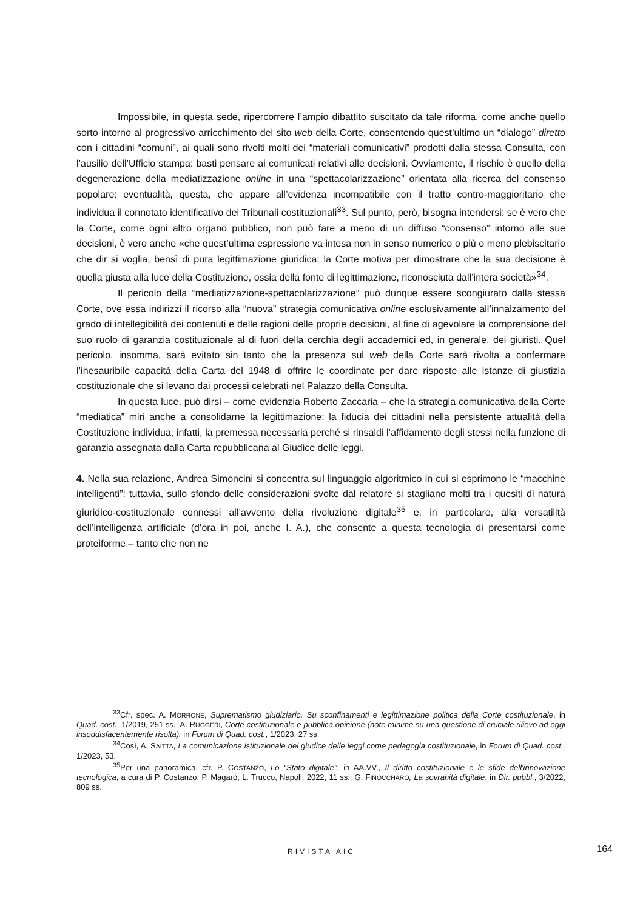Impossibile, in questa sede, ripercorrere l’ampio dibattito suscitato da tale riforma, come anche quello sorto intorno al progressivo arricchimento del sito web della Corte, consentendo quest’ultimo un “dialogo” diretto con i cittadini “comuni”, ai quali sono rivolti molti dei “materiali comunicativi” prodotti dalla stessa Consulta, con l’ausilio dell’Ufficio stampa: basti pensare ai comunicati relativi alle decisioni. Ovviamente, il rischio è quello della degenerazione della mediatizzazione online in una “spettacolarizzazione” orientata alla ricerca del consenso popolare: eventualità, questa, che appare all’evidenza incompatibile con il tratto contro-maggioritario che individua il connotato identificativo dei Tribunali costituzionali<sup>33</sup>. Sul punto, però, bisogna intendersi: se è vero che la Corte, come ogni altro organo pubblico, non può fare a meno di un diffuso “consenso” intorno alle sue decisioni, è vero anche «che quest’ultima espressione va intesa non in senso numerico o più o meno plebiscitario che dir si voglia, bensì di pura legittimazione giuridica: la Corte motiva per dimostrare che la sua decisione è quella giusta alla luce della Costituzione, ossia della fonte di legittimazione, riconosciuta dall’intera società»<sup>34</sup>.
Il pericolo della “mediatizzazione-spettacolarizzazione” può dunque essere scongiurato dalla stessa Corte, ove essa indirizzi il ricorso alla “nuova” strategia comunicativa online esclusivamente all’innalzamento del grado di intellegibilità dei contenuti e delle ragioni delle proprie decisioni, al fine di agevolare la comprensione del suo ruolo di garanzia costituzionale al di fuori della cerchia degli accademici ed, in generale, dei giuristi. Quel pericolo, insomma, sarà evitato sin tanto che la presenza sul web della Corte sarà rivolta a confermare l’inesauribile capacità della Carta del 1948 di offrire le coordinate per dare risposte alle istanze di giustizia costituzionale che si levano dai processi celebrati nel Palazzo della Consulta.
In questa luce, può dirsi – come evidenzia Roberto Zaccaria – che la strategia comunicativa della Corte “mediatica” miri anche a consolidarne la legittimazione: la fiducia dei cittadini nella persistente attualità della Costituzione individua, infatti, la premessa necessaria perché si rinsaldi l’affidamento degli stessi nella funzione di garanzia assegnata dalla Carta repubblicana al Giudice delle leggi.
4. Nella sua relazione, Andrea Simoncini si concentra sul linguaggio algoritmico in cui si esprimono le “macchine intelligenti”: tuttavia, sullo sfondo delle considerazioni svolte dal relatore si stagliano molti tra i quesiti di natura giuridico-costituzionale connessi all’avvento della rivoluzione digitale<sup>35</sup> e, in particolare, alla versatilità dell’intelligenza artificiale (d’ora in poi, anche I. A.), che consente a questa tecnologia di presentarsi come proteiforme – tanto che non ne
<sup>33</sup> Cfr. spec. A. MORRONE, Suprematismo giudiziario. Su sconfinamenti e legittimazione politica della Corte costituzionale, in Quad. cost., 1/2019, 251 ss.; A. RUGGERI, Corte costituzionale e pubblica opinione (note minime su una questione di cruciale rilievo ad oggi insoddisfacentemente risolta), in Forum di Quad. cost., 1/2023, 27 ss.
<sup>34</sup> Così, A. SAITTA, La comunicazione istituzionale del giudice delle leggi come pedagogia costituzionale, in Forum di Quad. cost., 1/2023, 53.
<sup>35</sup> Per una panoramica, cfr. P. COSTANZO, Lo “Stato digitale”, in AA.VV., Il diritto costituzionale e le sfide dell'innovazione tecnologica, a cura di P. Costanzo, P. Magarò, L. Trucco, Napoli, 2022, 11 ss.; G. FINOCCHARO, La sovranità digitale, in Dir. pubbl., 3/2022, 809 ss.
RIVISTA AIC
164